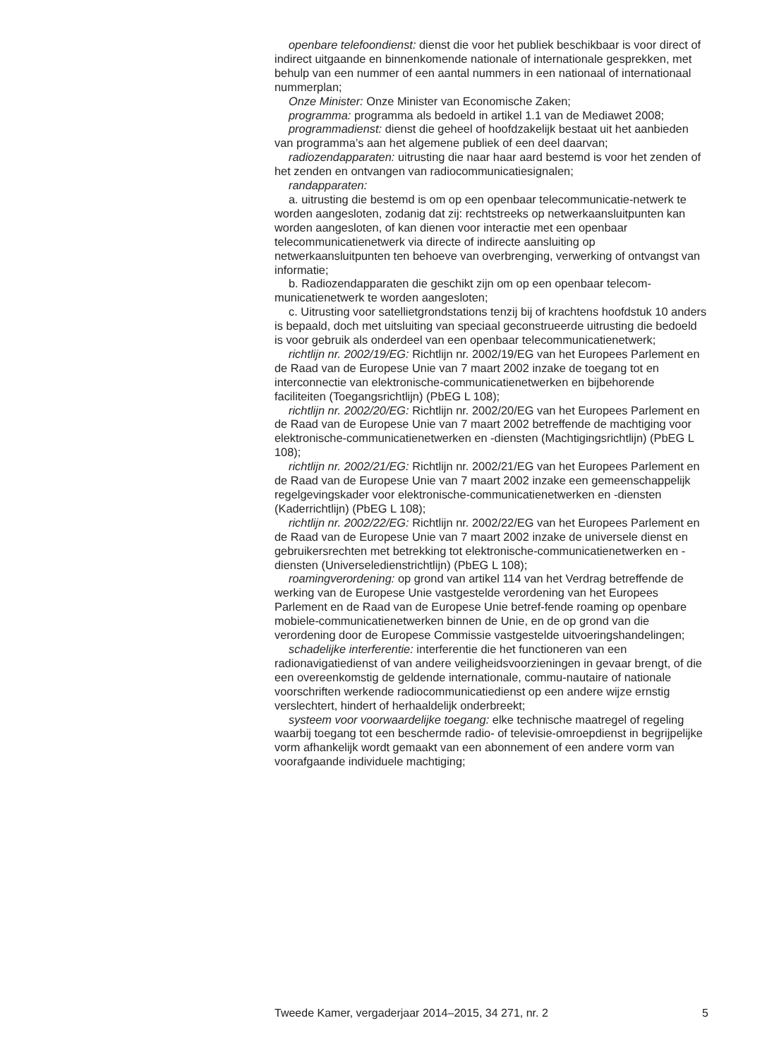openbare telefoondienst: dienst die voor het publiek beschikbaar is voor direct of indirect uitgaande en binnenkomende nationale of internationale gesprekken, met behulp van een nummer of een aantal nummers in een nationaal of internationaal nummerplan;
Onze Minister: Onze Minister van Economische Zaken;
programma: programma als bedoeld in artikel 1.1 van de Mediawet 2008;
programmadienst: dienst die geheel of hoofdzakelijk bestaat uit het aanbieden van programma’s aan het algemene publiek of een deel daarvan;
radiozendapparaten: uitrusting die naar haar aard bestemd is voor het zenden of het zenden en ontvangen van radiocommunicatiesignalen;
randapparaten:
a. uitrusting die bestemd is om op een openbaar telecommunicatie-netwerk te worden aangesloten, zodanig dat zij: rechtstreeks op netwerkaansluitpunten kan worden aangesloten, of kan dienen voor interactie met een openbaar telecommunicatienetwerk via directe of indirecte aansluiting op netwerkaansluitpunten ten behoeve van overbrenging, verwerking of ontvangst van informatie;
b. Radiozendapparaten die geschikt zijn om op een openbaar telecom-municatienetwerk te worden aangesloten;
c. Uitrusting voor satellietgrondstations tenzij bij of krachtens hoofdstuk 10 anders is bepaald, doch met uitsluiting van speciaal geconstrueerde uitrusting die bedoeld is voor gebruik als onderdeel van een openbaar telecommunicatienetwerk;
richtlijn nr. 2002/19/EG: Richtlijn nr. 2002/19/EG van het Europees Parlement en de Raad van de Europese Unie van 7 maart 2002 inzake de toegang tot en interconnectie van elektronische-communicatienetwerken en bijbehorende faciliteiten (Toegangsrichtlijn) (PbEG L 108);
richtlijn nr. 2002/20/EG: Richtlijn nr. 2002/20/EG van het Europees Parlement en de Raad van de Europese Unie van 7 maart 2002 betreffende de machtiging voor elektronische-communicatienetwerken en -diensten (Machtigingsrichtlijn) (PbEG L 108);
richtlijn nr. 2002/21/EG: Richtlijn nr. 2002/21/EG van het Europees Parlement en de Raad van de Europese Unie van 7 maart 2002 inzake een gemeenschappelijk regelgevingskader voor elektronische-communicatienetwerken en -diensten (Kaderrichtlijn) (PbEG L 108);
richtlijn nr. 2002/22/EG: Richtlijn nr. 2002/22/EG van het Europees Parlement en de Raad van de Europese Unie van 7 maart 2002 inzake de universele dienst en gebruikersrechten met betrekking tot elektronische-communicatienetwerken en -diensten (Universeledienstrichtlijn) (PbEG L 108);
roamingverordening: op grond van artikel 114 van het Verdrag betreffende de werking van de Europese Unie vastgestelde verordening van het Europees Parlement en de Raad van de Europese Unie betref-fende roaming op openbare mobiele-communicatienetwerken binnen de Unie, en de op grond van die verordening door de Europese Commissie vastgestelde uitvoeringshandelingen;
schadelijke interferentie: interferentie die het functioneren van een radionavigatiedienst of van andere veiligheidsvoorzieningen in gevaar brengt, of die een overeenkomstig de geldende internationale, commu-nautaire of nationale voorschriften werkende radiocommunicatiedienst op een andere wijze ernstig verslechtert, hindert of herhaaldelijk onderbreekt;
systeem voor voorwaardelijke toegang: elke technische maatregel of regeling waarbij toegang tot een beschermde radio- of televisie-omroepdienst in begrijpelijke vorm afhankelijk wordt gemaakt van een abonnement of een andere vorm van voorafgaande individuele machtiging;
Tweede Kamer, vergaderjaar 2014–2015, 34 271, nr. 2 5